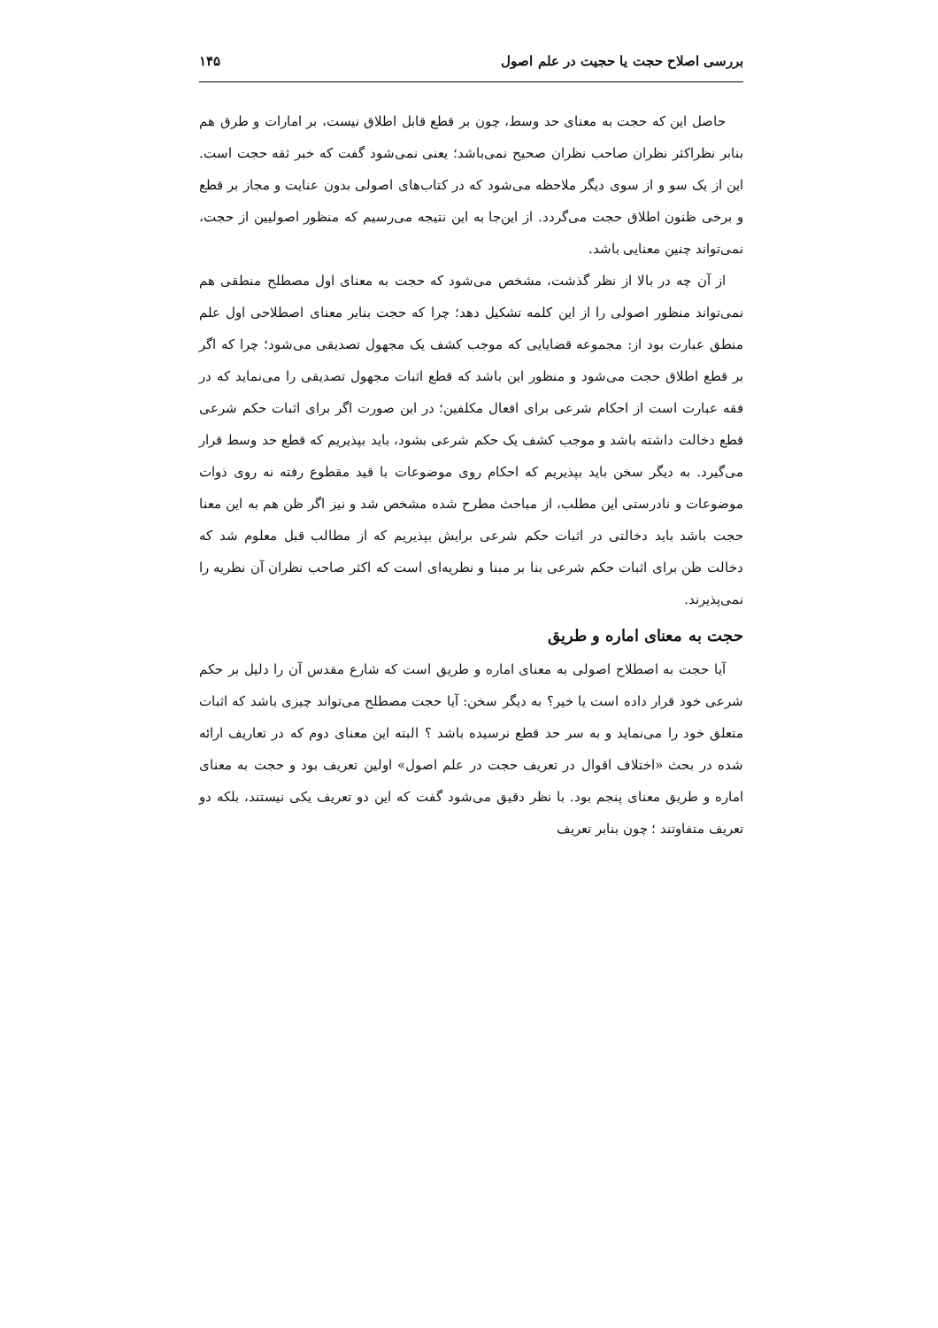بررسی اصلاح حجت یا حجیت در علم اصول ۱۴۵
حاصل این که حجت به معنای حد وسط، چون بر قطع قابل اطلاق نیست، بر امارات و طرق هم بنابر نظراکثر نظران صاحب نظران صحیح نمی‌باشد؛ یعنی نمی‌شود گفت که خبر ثقه حجت است. این از یک سو و از سوی دیگر ملاحظه می‌شود که در کتاب‌های اصولی بدون عنایت و مجاز بر قطع و برخی ظنون اطلاق حجت می‌گردد. از این‌جا به این نتیجه می‌رسیم که منظور اصولیین از حجت، نمی‌تواند چنین معنایی باشد.
از آن چه در بالا از نظر گذشت، مشخص می‌شود که حجت به معنای اول مصطلح منطقی هم نمی‌تواند منظور اصولی را از این کلمه تشکیل دهد؛ چرا که حجت بنابر معنای اصطلاحی اول علم منطق عبارت بود از: مجموعه قضایایی که موجب کشف یک مجهول تصدیقی می‌شود؛ چرا که اگر بر قطع اطلاق حجت می‌شود و منظور این باشد که قطع اثبات مجهول تصدیقی را می‌نماید که در فقه عبارت است از احکام شرعی برای افعال مکلفین؛ در این صورت اگر برای اثبات حکم شرعی قطع دخالت داشته باشد و موجب کشف یک حکم شرعی بشود، باید بپذیریم که قطع حد وسط قرار می‌گیرد. به دیگر سخن باید بپذیریم که احکام روی موضوعات با قید مقطوع رفته نه روی ذوات موضوعات و نادرستی این مطلب، از مباحث مطرح شده مشخص شد و نیز اگر ظن هم به این معنا حجت باشد باید دخالتی در اثبات حکم شرعی برایش بپذیریم که از مطالب قبل معلوم شد که دخالت ظن برای اثبات حکم شرعی بنا بر مبنا و نظریه‌ای است که اکثر صاحب نظران آن نظریه را نمی‌پذیرند.
حجت به معنای اماره و طریق
آیا حجت به اصطلاح اصولی به معنای اماره و طریق است که شارع مقدس آن را دلیل بر حکم شرعی خود قرار داده است یا خیر؟ به دیگر سخن: آیا حجت مصطلح می‌تواند چیزی باشد که اثبات متعلق خود را می‌نماید و به سر حد قطع نرسیده باشد ؟ البته این معنای دوم که در تعاریف ارائه شده در بحث «اختلاف اقوال در تعریف حجت در علم اصول» اولین تعریف بود و حجت به معنای اماره و طریق معنای پنجم بود. با نظر دقیق می‌شود گفت که این دو تعریف یکی نیستند، بلکه دو تعریف متفاوتند ؛ چون بنابر تعریف